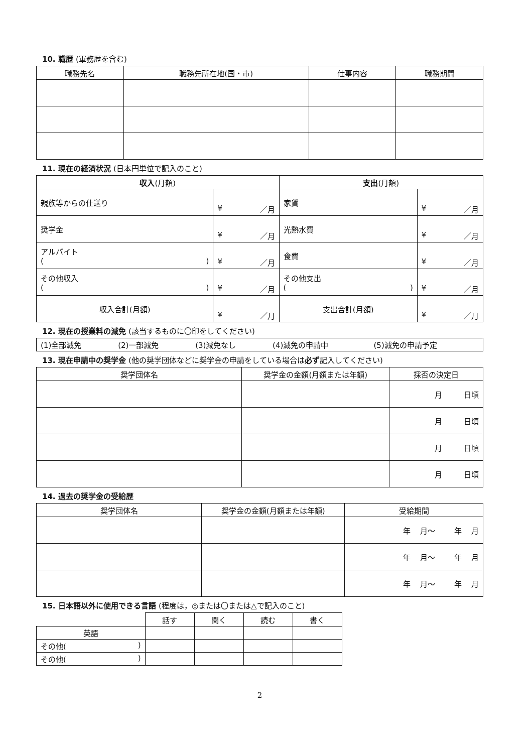10. 職歴 (軍務歴を含む)
| 職務先名 | 職務先所在地(国・市) | 仕事内容 | 職務期間 |
| --- | --- | --- | --- |
11. 現在の経済状況 (日本円単位で記入のこと)
| 収入 (月額) | | 支出 (月額) | |
| --- | --- | --- | --- |
| 親族等からの仕送り | ¥ ／月 | 家賃 | ¥ ／月 |
| 奨学金 | ¥ ／月 | 光熱水費 | ¥ ／月 |
| アルバイト ( ) | ¥ ／月 | 食費 | ¥ ／月 |
| その他収入 ( ) | ¥ ／月 | その他支出 ( ) | ¥ ／月 |
| 収入合計(月額) | ¥ ／月 | 支出合計(月額) | ¥ ／月 |
12. 現在の授業料の減免 (該当するものに〇印をしてください)
| (1)全部減免 | (2)一部減免 | (3)減免なし | (4)減免の申請中 | (5)減免の申請予定 |
13. 現在申請中の奨学金 (他の奨学団体などに奨学金の申請をしている場合は必ず記入してください)
| 奨学団体名 | 奨学金の金額(月額または年額) | 採否の決定日 |
| --- | --- | --- |
| | | 月 日頃 |
| | | 月 日頃 |
| | | 月 日頃 |
| | | 月 日頃 |
14. 過去の奨学金の受給歴
| 奨学団体名 | 奨学金の金額(月額または年額) | 受給期間 |
| --- | --- | --- |
| | | 年 月～ 年 月 |
| | | 年 月～ 年 月 |
| | | 年 月～ 年 月 |
15. 日本語以外に使用できる言語 (程度は，◎または〇または△で記入のこと)
| | 話す | 聞く | 読む | 書く |
| --- | --- | --- | --- | --- |
| 英語 | | | | |
| その他( ) | | | | |
| その他( ) | | | | |
2